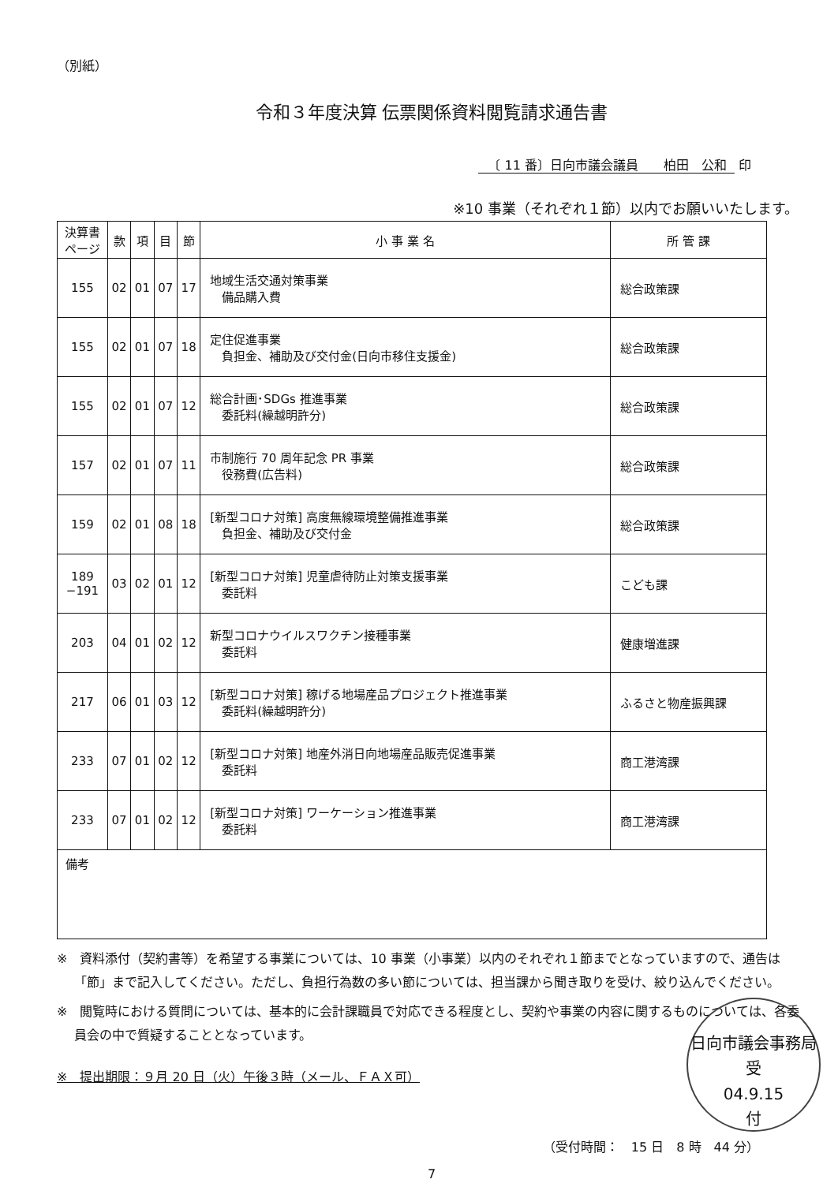（別紙）
令和３年度決算 伝票関係資料閲覧請求通告書
〔 11 番〕日向市議会議員　　柏田　公和 印
※10 事業（それぞれ１節）以内でお願いいたします。
| 決算書 ページ | 款 | 項 | 目 | 節 | 小 事 業 名 | 所 管 課 |
| --- | --- | --- | --- | --- | --- | --- |
| 155 | 02 | 01 | 07 | 17 | 地域生活交通対策事業 備品購入費 | 総合政策課 |
| 155 | 02 | 01 | 07 | 18 | 定住促進事業 負担金、補助及び交付金(日向市移住支援金) | 総合政策課 |
| 155 | 02 | 01 | 07 | 12 | 総合計画･SDGs 推進事業 委託料(繰越明許分) | 総合政策課 |
| 157 | 02 | 01 | 07 | 11 | 市制施行 70 周年記念 PR 事業 役務費(広告料) | 総合政策課 |
| 159 | 02 | 01 | 08 | 18 | [新型コロナ対策] 高度無線環境整備推進事業 負担金、補助及び交付金 | 総合政策課 |
| 189 −191 | 03 | 02 | 01 | 12 | [新型コロナ対策] 児童虐待防止対策支援事業 委託料 | こども課 |
| 203 | 04 | 01 | 02 | 12 | 新型コロナウイルスワクチン接種事業 委託料 | 健康増進課 |
| 217 | 06 | 01 | 03 | 12 | [新型コロナ対策] 稼げる地場産品プロジェクト推進事業 委託料(繰越明許分) | ふるさと物産振興課 |
| 233 | 07 | 01 | 02 | 12 | [新型コロナ対策] 地産外消日向地場産品販売促進事業 委託料 | 商工港湾課 |
| 233 | 07 | 01 | 02 | 12 | [新型コロナ対策] ワーケーション推進事業 委託料 | 商工港湾課 |
| 備考 | | | | | | |
※　資料添付（契約書等）を希望する事業については、10 事業（小事業）以内のそれぞれ１節までとなっていますので、通告は「節」まで記入してください。ただし、負担行為数の多い節については、担当課から聞き取りを受け、絞り込んでください。
※　閲覧時における質問については、基本的に会計課職員で対応できる程度とし、契約や事業の内容に関するものについては、各委員会の中で質疑することとなっています。
※　提出期限：９月 20 日（火）午後３時（メール、ＦＡＸ可）
（受付時間：　15 日　8 時　44 分）
7
日向市議会事務局
受
04.9.15
付